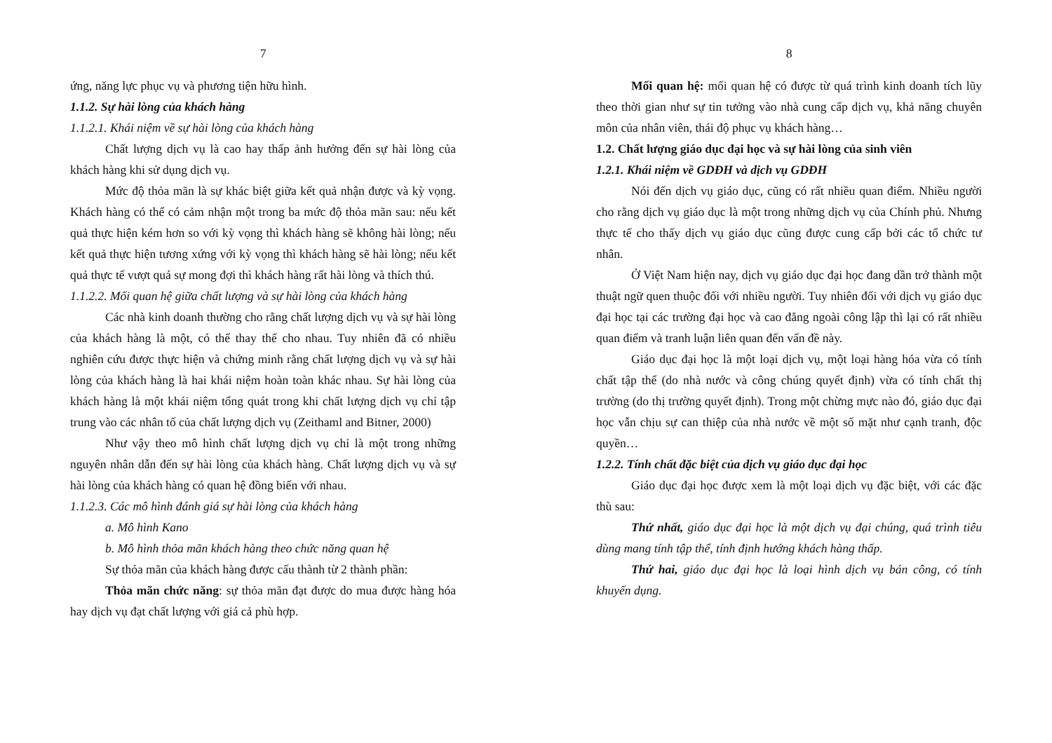7
ứng, năng lực phục vụ và phương tiện hữu hình.
1.1.2. Sự hài lòng của khách hàng
1.1.2.1. Khái niệm về sự hài lòng của khách hàng
Chất lượng dịch vụ là cao hay thấp ảnh hưởng đến sự hài lòng của khách hàng khi sử dụng dịch vụ.
Mức độ thỏa mãn là sự khác biệt giữa kết quả nhận được và kỳ vọng. Khách hàng có thể có cảm nhận một trong ba mức độ thỏa mãn sau: nếu kết quả thực hiện kém hơn so với kỳ vọng thì khách hàng sẽ không hài lòng; nếu kết quả thực hiện tương xứng với kỳ vọng thì khách hàng sẽ hài lòng; nếu kết quả thực tế vượt quá sự mong đợi thì khách hàng rất hài lòng và thích thú.
1.1.2.2. Mối quan hệ giữa chất lượng và sự hài lòng của khách hàng
Các nhà kinh doanh thường cho rằng chất lượng dịch vụ và sự hài lòng của khách hàng là một, có thể thay thế cho nhau. Tuy nhiên đã có nhiều nghiên cứu được thực hiện và chứng minh rằng chất lượng dịch vụ và sự hài lòng của khách hàng là hai khái niệm hoàn toàn khác nhau. Sự hài lòng của khách hàng là một khái niệm tổng quát trong khi chất lượng dịch vụ chỉ tập trung vào các nhân tố của chất lượng dịch vụ (Zeithaml and Bitner, 2000)
Như vậy theo mô hình chất lượng dịch vụ chỉ là một trong những nguyên nhân dẫn đến sự hài lòng của khách hàng. Chất lượng dịch vụ và sự hài lòng của khách hàng có quan hệ đồng biến với nhau.
1.1.2.3. Các mô hình đánh giá sự hài lòng của khách hàng
a. Mô hình Kano
b. Mô hình thỏa mãn khách hàng theo chức năng quan hệ
Sự thỏa mãn của khách hàng được cấu thành từ 2 thành phần:
Thỏa mãn chức năng: sự thỏa mãn đạt được do mua được hàng hóa hay dịch vụ đạt chất lượng với giá cả phù hợp.
8
Mối quan hệ: mối quan hệ có được từ quá trình kinh doanh tích lũy theo thời gian như sự tin tưởng vào nhà cung cấp dịch vụ, khả năng chuyên môn của nhân viên, thái độ phục vụ khách hàng…
1.2. Chất lượng giáo dục đại học và sự hài lòng của sinh viên
1.2.1. Khái niệm về GDĐH và dịch vụ GDĐH
Nói đến dịch vụ giáo dục, cũng có rất nhiều quan điểm. Nhiều người cho rằng dịch vụ giáo dục là một trong những dịch vụ của Chính phủ. Nhưng thực tế cho thấy dịch vụ giáo dục cũng được cung cấp bởi các tổ chức tư nhân.
Ở Việt Nam hiện nay, dịch vụ giáo dục đại học đang dần trở thành một thuật ngữ quen thuộc đối với nhiều người. Tuy nhiên đối với dịch vụ giáo dục đại học tại các trường đại học và cao đẳng ngoài công lập thì lại có rất nhiều quan điểm và tranh luận liên quan đến vấn đề này.
Giáo dục đại học là một loại dịch vụ, một loại hàng hóa vừa có tính chất tập thể (do nhà nước và công chúng quyết định) vừa có tính chất thị trường (do thị trường quyết định). Trong một chừng mực nào đó, giáo dục đại học vẫn chịu sự can thiệp của nhà nước về một số mặt như cạnh tranh, độc quyền…
1.2.2. Tính chất đặc biệt của dịch vụ giáo dục đại học
Giáo dục đại học được xem là một loại dịch vụ đặc biệt, với các đặc thù sau:
Thứ nhất, giáo dục đại học là một dịch vụ đại chúng, quá trình tiêu dùng mang tính tập thể, tính định hướng khách hàng thấp.
Thứ hai, giáo dục đại học là loại hình dịch vụ bán công, có tính khuyến dụng.